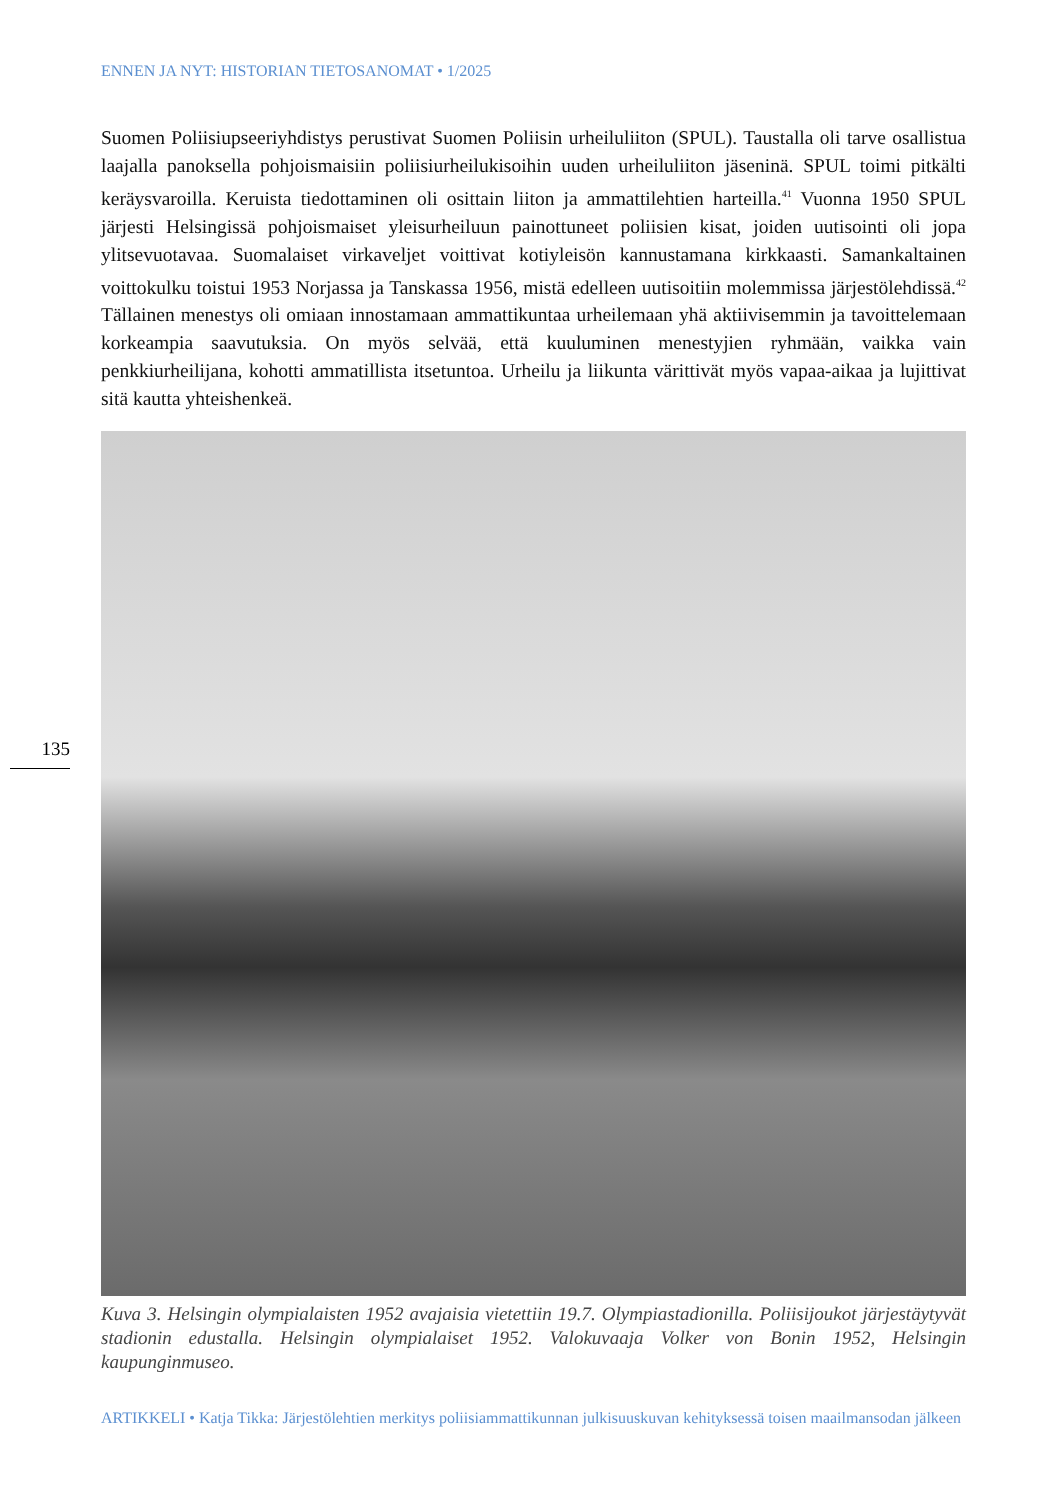ENNEN JA NYT: HISTORIAN TIETOSANOMAT • 1/2025
Suomen Poliisiupseeriyhdistys perustivat Suomen Poliisin urheiluliiton (SPUL). Taustalla oli tarve osallistua laajalla panoksella pohjoismaisiin poliisiurheilukisoihin uuden urheiluliiton jäseninä. SPUL toimi pitkälti keräysvaroilla. Keruista tiedottaminen oli osittain liiton ja ammattilehtien harteilla.<sup>41</sup> Vuonna 1950 SPUL järjesti Helsingissä pohjoismaiset yleisurheiluun painottuneet poliisien kisat, joiden uutisointi oli jopa ylitsevuotavaa. Suomalaiset virkaveljet voittivat kotiyleisön kannustamana kirkkaasti. Samankaltainen voittokulku toistui 1953 Norjassa ja Tanskassa 1956, mistä edelleen uutisoitiin molemmissa järjestölehdissä.<sup>42</sup> Tällainen menestys oli omiaan innostamaan ammattikuntaa urheilemaan yhä aktiivisemmin ja tavoittelemaan korkeampia saavutuksia. On myös selvää, että kuuluminen menestyjien ryhmään, vaikka vain penkkiurheilijana, kohotti ammatillista itsetuntoa. Urheilu ja liikunta värittivät myös vapaa-aikaa ja lujittivat sitä kautta yhteishenkeä.
135
Kuva 3. Helsingin olympialaisten 1952 avajaisia vietettiin 19.7. Olympiastadionilla. Poliisijoukot järjestäytyvät stadionin edustalla. Helsingin olympialaiset 1952. Valokuvaaja Volker von Bonin 1952, Helsingin kaupunginmuseo.
ARTIKKELI • Katja Tikka: Järjestölehtien merkitys poliisiammattikunnan julkisuuskuvan kehityksessä toisen maailmansodan jälkeen